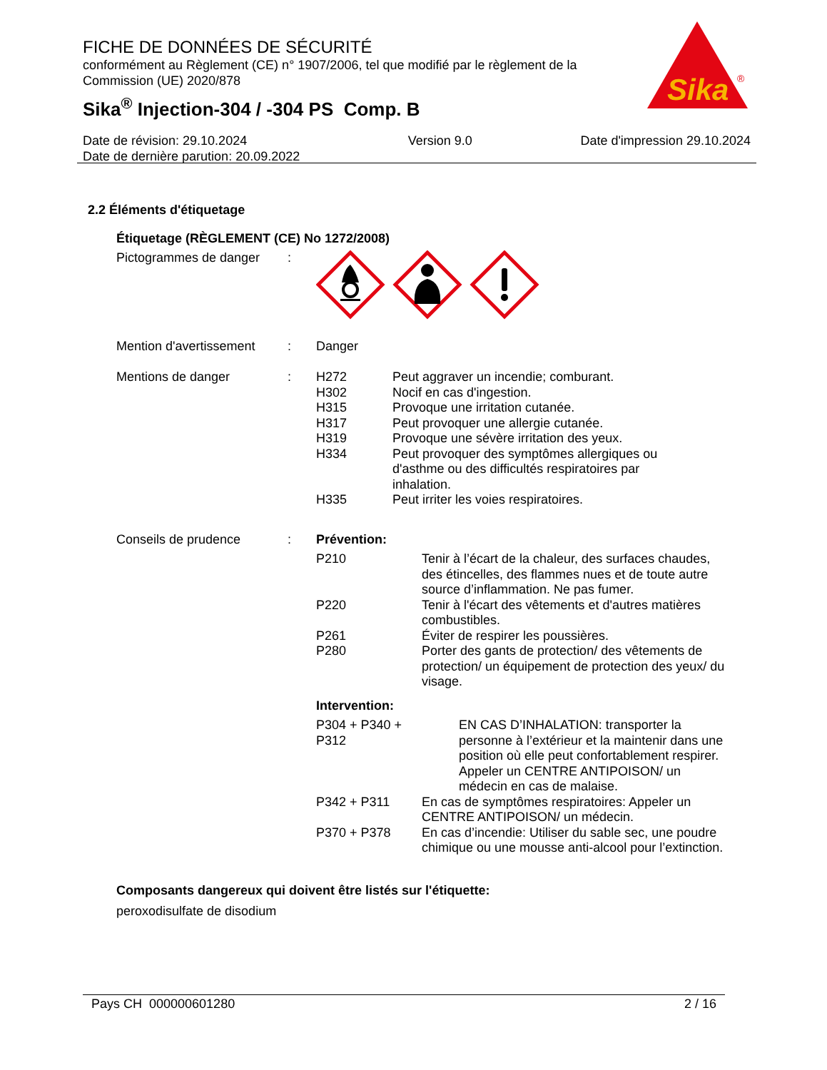FICHE DE DONNÉES DE SÉCURITÉ
conformément au Règlement (CE) n° 1907/2006, tel que modifié par le règlement de la Commission (UE) 2020/878
Sika<sup>®</sup> Injection-304 / -304 PS Comp. B
Sika
®
Date de révision: 29.10.2024
Date de dernière parution: 20.09.2022
Version 9.0 Date d'impression 29.10.2024
2.2 Éléments d'étiquetage
Étiquetage (RÈGLEMENT (CE) No 1272/2008)
Pictogrammes de danger :
Mention d'avertissement
: Danger
Mentions de danger : H272 Peut aggraver un incendie; comburant.
H302 Nocif en cas d'ingestion.
H315 Provoque une irritation cutanée.
H317 Peut provoquer une allergie cutanée.
H319 Provoque une sévère irritation des yeux.
H334 Peut provoquer des symptômes allergiques ou d'asthme ou des difficultés respiratoires par inhalation.
H335 Peut irriter les voies respiratoires.
Conseils de prudence : Prévention:
P210 Tenir à l’écart de la chaleur, des surfaces chaudes, des étincelles, des flammes nues et de toute autre source d’inflammation. Ne pas fumer.
P220 Tenir à l'écart des vêtements et d'autres matières combustibles.
P261 Éviter de respirer les poussières.
P280 Porter des gants de protection/ des vêtements de protection/ un équipement de protection des yeux/ du visage.
Intervention:
P304 + P340 + P312 EN CAS D’INHALATION: transporter la personne à l’extérieur et la maintenir dans une position où elle peut confortablement respirer. Appeler un CENTRE ANTIPOISON/ un médecin en cas de malaise.
P342 + P311 En cas de symptômes respiratoires: Appeler un CENTRE ANTIPOISON/ un médecin.
P370 + P378 En cas d’incendie: Utiliser du sable sec, une poudre chimique ou une mousse anti-alcool pour l’extinction.
Composants dangereux qui doivent être listés sur l'étiquette:
peroxodisulfate de disodium
Pays CH 000000601280 2 / 16